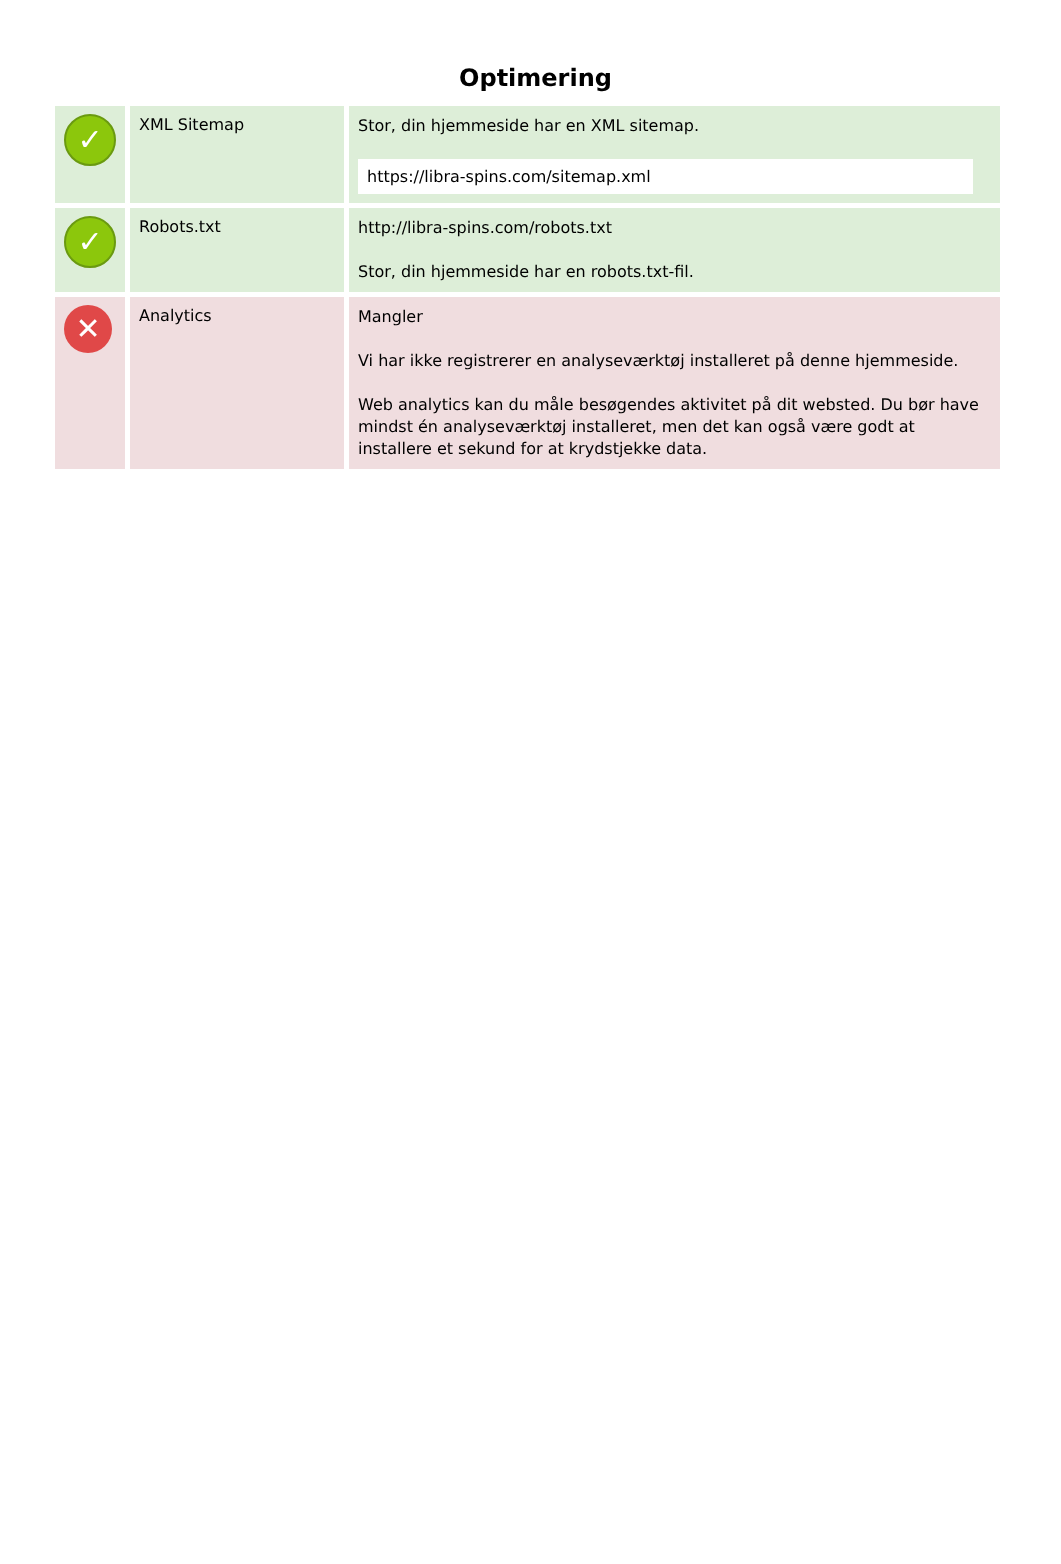Optimering
| ✓ | XML Sitemap | Stor, din hjemmeside har en XML sitemap. https://libra-spins.com/sitemap.xml |
| ✓ | Robots.txt | http://libra-spins.com/robots.txt Stor, din hjemmeside har en robots.txt-fil. |
| ✕ | Analytics | Mangler Vi har ikke registrerer en analyseværktøj installeret på denne hjemmeside. Web analytics kan du måle besøgendes aktivitet på dit websted. Du bør have mindst én analyseværktøj installeret, men det kan også være godt at installere et sekund for at krydstjekke data. |